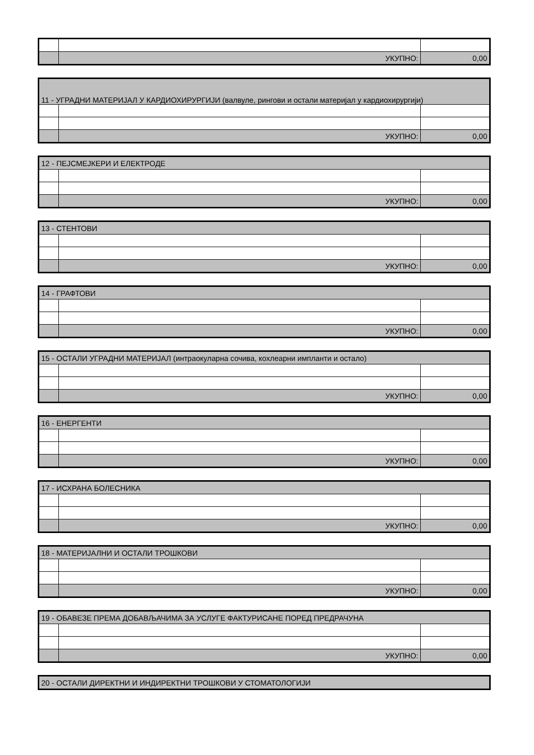| | УКУПНО: | 0,00 |
| 11 - УГРАДНИ МАТЕРИЈАЛ У КАРДИОХИРУРГИЈИ (валвуле, рингови и остали материјал у кардиохирургији) | | |
| | УКУПНО: | 0,00 |
| 12 - ПЕЈСМЕЈКЕРИ И ЕЛЕКТРОДЕ | | |
| | УКУПНО: | 0,00 |
| 13 - СТЕНТОВИ | | |
| | УКУПНО: | 0,00 |
| 14 - ГРАФТОВИ | | |
| | УКУПНО: | 0,00 |
| 15 - ОСТАЛИ УГРАДНИ МАТЕРИЈАЛ (интраокуларна сочива, кохлеарни импланти и остало) | | |
| | УКУПНО: | 0,00 |
| 16 - ЕНЕРГЕНТИ | | |
| | УКУПНО: | 0,00 |
| 17 - ИСХРАНА БОЛЕСНИКА | | |
| | УКУПНО: | 0,00 |
| 18 - МАТЕРИЈАЛНИ И ОСТАЛИ ТРОШКОВИ | | |
| | УКУПНО: | 0,00 |
| 19 - ОБАВЕЗЕ ПРЕМА ДОБАВЉАЧИМА ЗА УСЛУГЕ ФАКТУРИСАНЕ ПОРЕД ПРЕДРАЧУНА | | |
| | УКУПНО: | 0,00 |
| 20 - ОСТАЛИ ДИРЕКТНИ И ИНДИРЕКТНИ ТРОШКОВИ У СТОМАТОЛОГИЈИ |